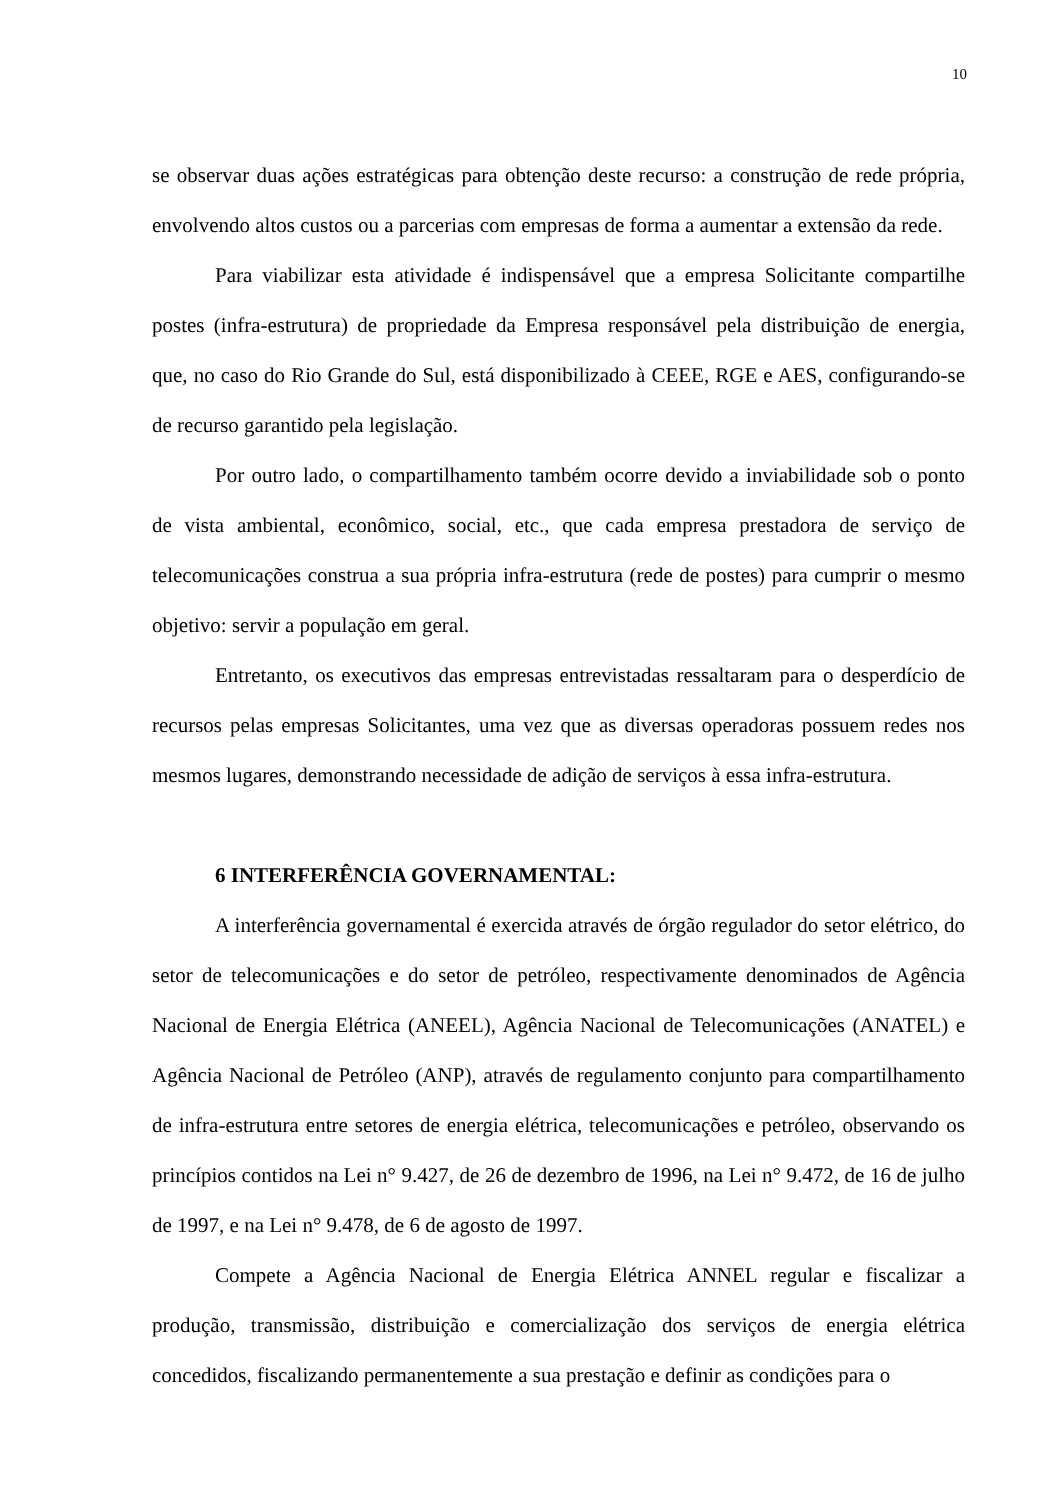10
se observar duas ações estratégicas para obtenção deste recurso: a construção de rede própria, envolvendo altos custos ou a parcerias com empresas de forma a aumentar a extensão da rede.
Para viabilizar esta atividade é indispensável que a empresa Solicitante compartilhe postes (infra-estrutura) de propriedade da Empresa responsável pela distribuição de energia, que, no caso do Rio Grande do Sul, está disponibilizado à CEEE, RGE e AES, configurando-se de recurso garantido pela legislação.
Por outro lado, o compartilhamento também ocorre devido a inviabilidade sob o ponto de vista ambiental, econômico, social, etc., que cada empresa prestadora de serviço de telecomunicações construa a sua própria infra-estrutura (rede de postes) para cumprir o mesmo objetivo: servir a população em geral.
Entretanto, os executivos das empresas entrevistadas ressaltaram para o desperdício de recursos pelas empresas Solicitantes, uma vez que as diversas operadoras possuem redes nos mesmos lugares, demonstrando necessidade de adição de serviços à essa infra-estrutura.
6 INTERFERÊNCIA GOVERNAMENTAL:
A interferência governamental é exercida através de órgão regulador do setor elétrico, do setor de telecomunicações e do setor de petróleo, respectivamente denominados de Agência Nacional de Energia Elétrica (ANEEL), Agência Nacional de Telecomunicações (ANATEL) e Agência Nacional de Petróleo (ANP), através de regulamento conjunto para compartilhamento de infra-estrutura entre setores de energia elétrica, telecomunicações e petróleo, observando os princípios contidos na Lei n° 9.427, de 26 de dezembro de 1996, na Lei n° 9.472, de 16 de julho de 1997, e na Lei n° 9.478, de 6 de agosto de 1997.
Compete a Agência Nacional de Energia Elétrica ANNEL regular e fiscalizar a produção, transmissão, distribuição e comercialização dos serviços de energia elétrica concedidos, fiscalizando permanentemente a sua prestação e definir as condições para o